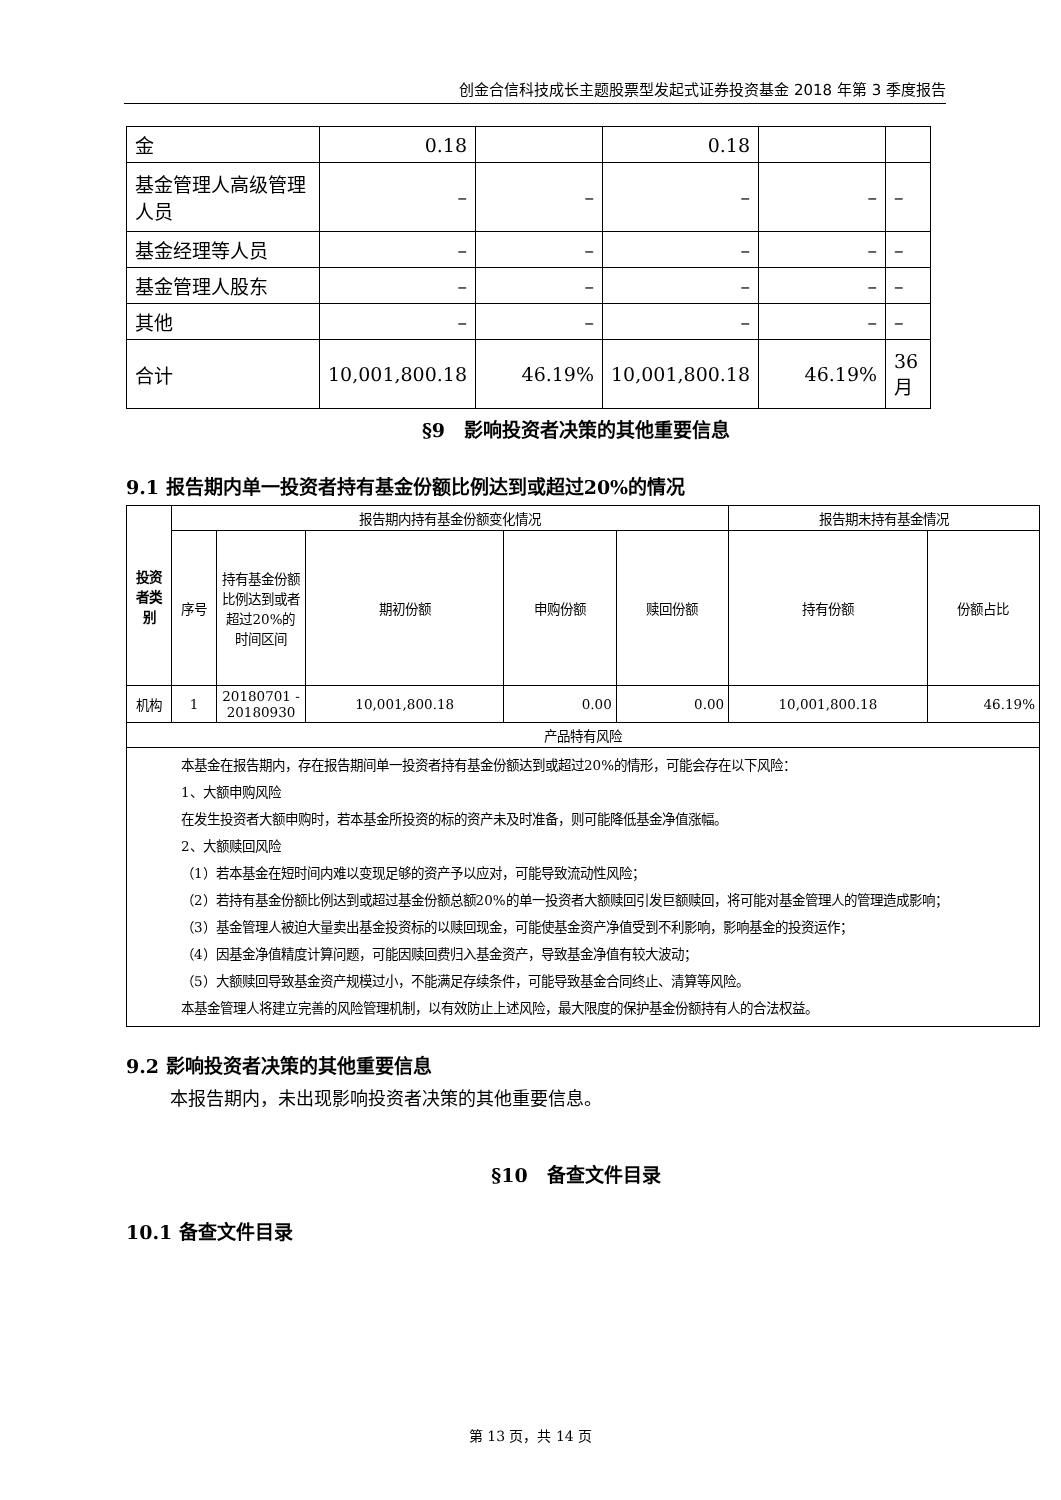创金合信科技成长主题股票型发起式证券投资基金 2018 年第 3 季度报告
| 金 | 0.18 | | 0.18 | | |
| 基金管理人高级管理人员 | – | – | – | – | – |
| 基金经理等人员 | – | – | – | – | – |
| 基金管理人股东 | – | – | – | – | – |
| 其他 | – | – | – | – | – |
| 合计 | 10,001,800.18 | 46.19% | 10,001,800.18 | 46.19% | 36月 |
§9　影响投资者决策的其他重要信息
9.1 报告期内单一投资者持有基金份额比例达到或超过20%的情况
| 投资者类别 | 报告期内持有基金份额变化情况 | | | | | 报告期末持有基金情况 | |
| --- | --- | --- | --- | --- | --- | --- | --- |
| | 序号 | 持有基金份额比例达到或者超过20%的时间区间 | 期初份额 | 申购份额 | 赎回份额 | 持有份额 | 份额占比 |
| 机构 | 1 | 20180701 - 20180930 | 10,001,800.18 | 0.00 | 0.00 | 10,001,800.18 | 46.19% |
| 产品特有风险 | | | | | | | |
| 本基金在报告期内，存在报告期间单一投资者持有基金份额达到或超过20%的情形，可能会存在以下风险： 1、大额申购风险 在发生投资者大额申购时，若本基金所投资的标的资产未及时准备，则可能降低基金净值涨幅。 2、大额赎回风险 （1）若本基金在短时间内难以变现足够的资产予以应对，可能导致流动性风险； （2）若持有基金份额比例达到或超过基金份额总额20%的单一投资者大额赎回引发巨额赎回，将可能对基金管理人的管理造成影响； （3）基金管理人被迫大量卖出基金投资标的以赎回现金，可能使基金资产净值受到不利影响，影响基金的投资运作； （4）因基金净值精度计算问题，可能因赎回费归入基金资产，导致基金净值有较大波动； （5）大额赎回导致基金资产规模过小，不能满足存续条件，可能导致基金合同终止、清算等风险。 本基金管理人将建立完善的风险管理机制，以有效防止上述风险，最大限度的保护基金份额持有人的合法权益。 | | | | | | | |
9.2 影响投资者决策的其他重要信息
本报告期内，未出现影响投资者决策的其他重要信息。
§10　备查文件目录
10.1 备查文件目录
第 13 页，共 14 页